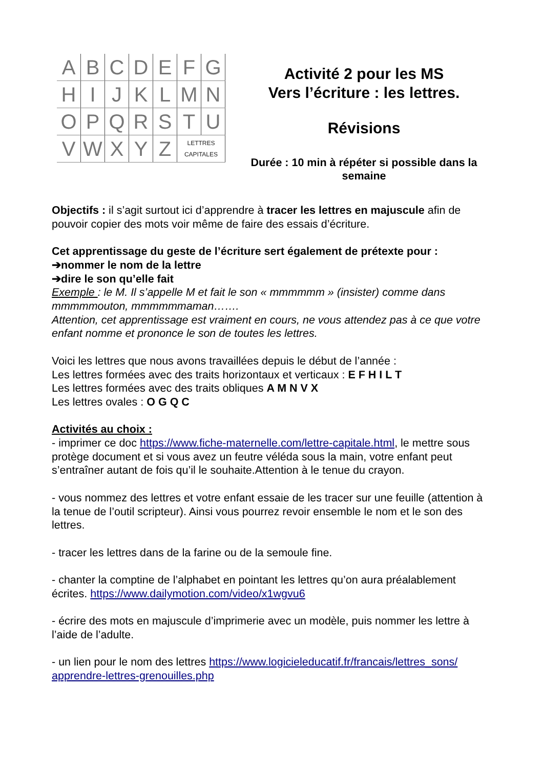| A | B | C | D | E | F | G |
| H | I | J | K | L | M | N |
| O | P | Q | R | S | T | U |
| V | W | X | Y | Z | LETTRES CAPITALES | |
Activité 2 pour les MS
Vers l’écriture : les lettres.
Révisions
Durée : 10 min à répéter si possible dans la semaine
Objectifs : il s’agit surtout ici d’apprendre à tracer les lettres en majuscule afin de pouvoir copier des mots voir même de faire des essais d’écriture.
Cet apprentissage du geste de l’écriture sert également de prétexte pour :
➔nommer le nom de la lettre
➔dire le son qu’elle fait
Exemple : le M. Il s’appelle M et fait le son « mmmmmm » (insister) comme dans mmmmmouton, mmmmmmaman…….
Attention, cet apprentissage est vraiment en cours, ne vous attendez pas à ce que votre enfant nomme et prononce le son de toutes les lettres.
Voici les lettres que nous avons travaillées depuis le début de l’année :
Les lettres formées avec des traits horizontaux et verticaux : E F H I L T
Les lettres formées avec des traits obliques A M N V X
Les lettres ovales : O G Q C
Activités au choix :
- imprimer ce doc https://www.fiche-maternelle.com/lettre-capitale.html, le mettre sous protège document et si vous avez un feutre véléda sous la main, votre enfant peut s’entraîner autant de fois qu’il le souhaite.Attention à le tenue du crayon.
- vous nommez des lettres et votre enfant essaie de les tracer sur une feuille (attention à la tenue de l’outil scripteur). Ainsi vous pourrez revoir ensemble le nom et le son des lettres.
- tracer les lettres dans de la farine ou de la semoule fine.
- chanter la comptine de l’alphabet en pointant les lettres qu’on aura préalablement écrites. https://www.dailymotion.com/video/x1wgvu6
- écrire des mots en majuscule d’imprimerie avec un modèle, puis nommer les lettre à l’aide de l’adulte.
- un lien pour le nom des lettres https://www.logicieleducatif.fr/francais/lettres_sons/ apprendre-lettres-grenouilles.php